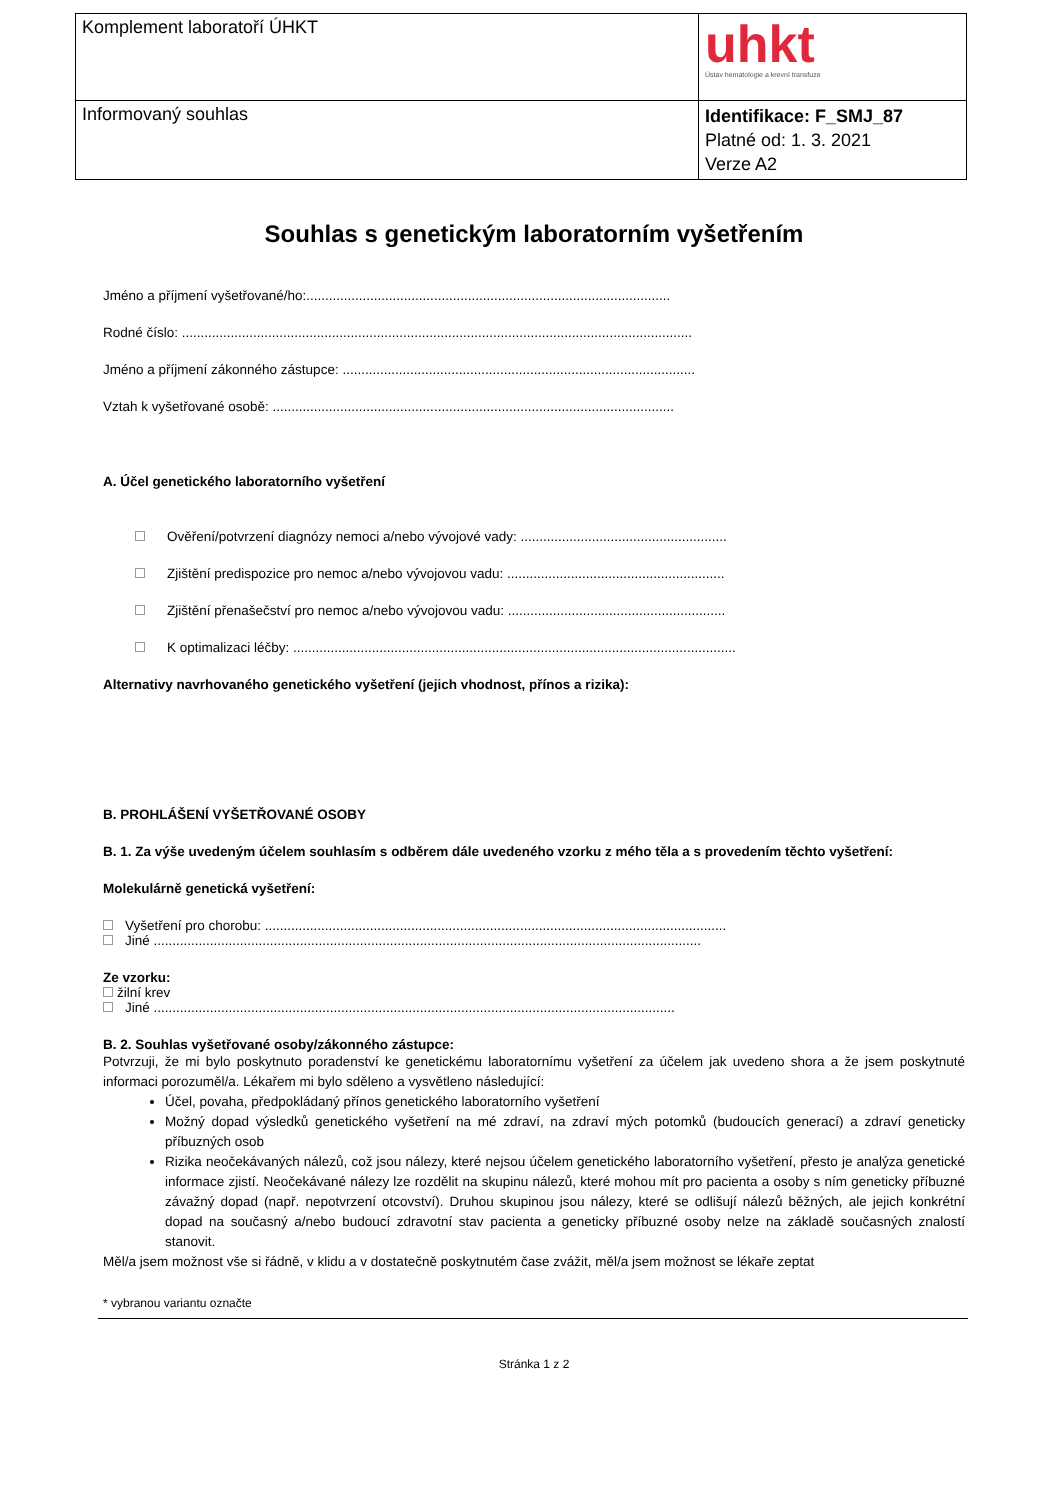| Komplement laboratoří ÚHKT | uhkt Ústav hematologie a krevní transfuze |
| Informovaný souhlas | Identifikace: F_SMJ_87 Platné od: 1. 3. 2021 Verze A2 |
Souhlas s genetickým laboratorním vyšetřením
Jméno a příjmení vyšetřované/ho:.................................................................................................
Rodné číslo: ........................................................................................................................................
Jméno a příjmení zákonného zástupce: ..............................................................................................
Vztah k vyšetřované osobě: ...........................................................................................................
A. Účel genetického laboratorního vyšetření
Ověření/potvrzení diagnózy nemoci a/nebo vývojové vady: .......................................................
Zjištění predispozice pro nemoc a/nebo vývojovou vadu: ..........................................................
Zjištění přenašečství pro nemoc a/nebo vývojovou vadu: ..........................................................
K optimalizaci léčby: ......................................................................................................................
Alternativy navrhovaného genetického vyšetření (jejich vhodnost, přínos a rizika):
B. PROHLÁŠENÍ VYŠETŘOVANÉ OSOBY
B. 1. Za výše uvedeným účelem souhlasím s odběrem dále uvedeného vzorku z mého těla a s provedením těchto vyšetření:
Molekulárně genetická vyšetření:
Vyšetření pro chorobu: ...........................................................................................................................
Jiné ..................................................................................................................................................
Ze vzorku:
žilní krev
Jiné ...........................................................................................................................................
B. 2. Souhlas vyšetřované osoby/zákonného zástupce:
Potvrzuji, že mi bylo poskytnuto poradenství ke genetickému laboratornímu vyšetření za účelem jak uvedeno shora a že jsem poskytnuté informaci porozuměl/a. Lékařem mi bylo sděleno a vysvětleno následující:
Účel, povaha, předpokládaný přínos genetického laboratorního vyšetření
Možný dopad výsledků genetického vyšetření na mé zdraví, na zdraví mých potomků (budoucích generací) a zdraví geneticky příbuzných osob
Rizika neočekávaných nálezů, což jsou nálezy, které nejsou účelem genetického laboratorního vyšetření, přesto je analýza genetické informace zjistí. Neočekávané nálezy lze rozdělit na skupinu nálezů, které mohou mít pro pacienta a osoby s ním geneticky příbuzné závažný dopad (např. nepotvrzení otcovství). Druhou skupinou jsou nálezy, které se odlišují nálezů běžných, ale jejich konkrétní dopad na současný a/nebo budoucí zdravotní stav pacienta a geneticky příbuzné osoby nelze na základě současných znalostí stanovit.
Měl/a jsem možnost vše si řádně, v klidu a v dostatečně poskytnutém čase zvážit, měl/a jsem možnost se lékaře zeptat
* vybranou variantu označte
Stránka 1 z 2